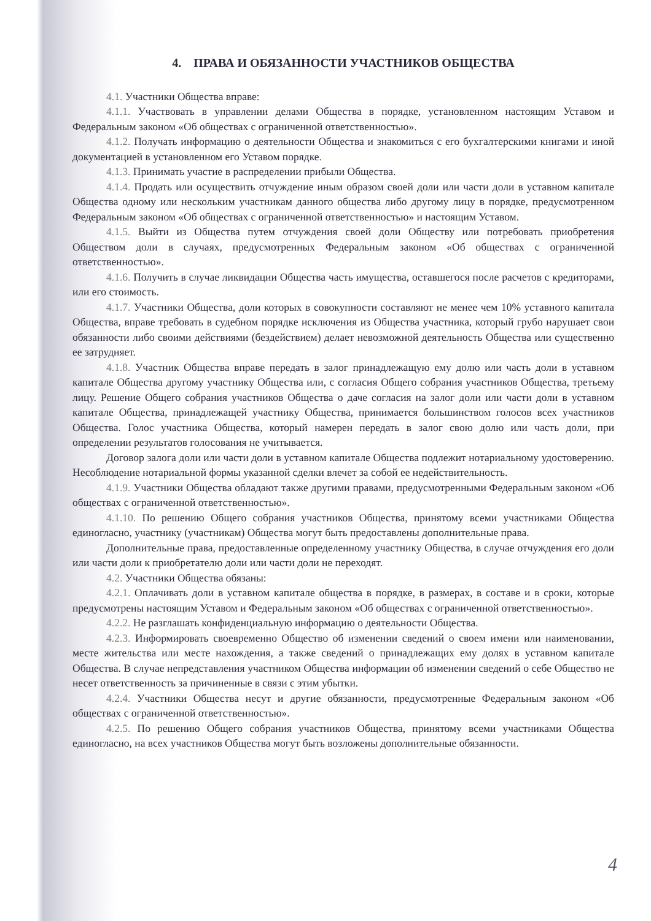4. ПРАВА И ОБЯЗАННОСТИ УЧАСТНИКОВ ОБЩЕСТВА
4.1. Участники Общества вправе:
4.1.1. Участвовать в управлении делами Общества в порядке, установленном настоящим Уставом и Федеральным законом «Об обществах с ограниченной ответственностью».
4.1.2. Получать информацию о деятельности Общества и знакомиться с его бухгалтерскими книгами и иной документацией в установленном его Уставом порядке.
4.1.3. Принимать участие в распределении прибыли Общества.
4.1.4. Продать или осуществить отчуждение иным образом своей доли или части доли в уставном капитале Общества одному или нескольким участникам данного общества либо другому лицу в порядке, предусмотренном Федеральным законом «Об обществах с ограниченной ответственностью» и настоящим Уставом.
4.1.5. Выйти из Общества путем отчуждения своей доли Обществу или потребовать приобретения Обществом доли в случаях, предусмотренных Федеральным законом «Об обществах с ограниченной ответственностью».
4.1.6. Получить в случае ликвидации Общества часть имущества, оставшегося после расчетов с кредиторами, или его стоимость.
4.1.7. Участники Общества, доли которых в совокупности составляют не менее чем 10% уставного капитала Общества, вправе требовать в судебном порядке исключения из Общества участника, который грубо нарушает свои обязанности либо своими действиями (бездействием) делает невозможной деятельность Общества или существенно ее затрудняет.
4.1.8. Участник Общества вправе передать в залог принадлежащую ему долю или часть доли в уставном капитале Общества другому участнику Общества или, с согласия Общего собрания участников Общества, третьему лицу. Решение Общего собрания участников Общества о даче согласия на залог доли или части доли в уставном капитале Общества, принадлежащей участнику Общества, принимается большинством голосов всех участников Общества. Голос участника Общества, который намерен передать в залог свою долю или часть доли, при определении результатов голосования не учитывается.
Договор залога доли или части доли в уставном капитале Общества подлежит нотариальному удостоверению. Несоблюдение нотариальной формы указанной сделки влечет за собой ее недействительность.
4.1.9. Участники Общества обладают также другими правами, предусмотренными Федеральным законом «Об обществах с ограниченной ответственностью».
4.1.10. По решению Общего собрания участников Общества, принятому всеми участниками Общества единогласно, участнику (участникам) Общества могут быть предоставлены дополнительные права.
Дополнительные права, предоставленные определенному участнику Общества, в случае отчуждения его доли или части доли к приобретателю доли или части доли не переходят.
4.2. Участники Общества обязаны:
4.2.1. Оплачивать доли в уставном капитале общества в порядке, в размерах, в составе и в сроки, которые предусмотрены настоящим Уставом и Федеральным законом «Об обществах с ограниченной ответственностью».
4.2.2. Не разглашать конфиденциальную информацию о деятельности Общества.
4.2.3. Информировать своевременно Общество об изменении сведений о своем имени или наименовании, месте жительства или месте нахождения, а также сведений о принадлежащих ему долях в уставном капитале Общества. В случае непредставления участником Общества информации об изменении сведений о себе Общество не несет ответственность за причиненные в связи с этим убытки.
4.2.4. Участники Общества несут и другие обязанности, предусмотренные Федеральным законом «Об обществах с ограниченной ответственностью».
4.2.5. По решению Общего собрания участников Общества, принятому всеми участниками Общества единогласно, на всех участников Общества могут быть возложены дополнительные обязанности.
4